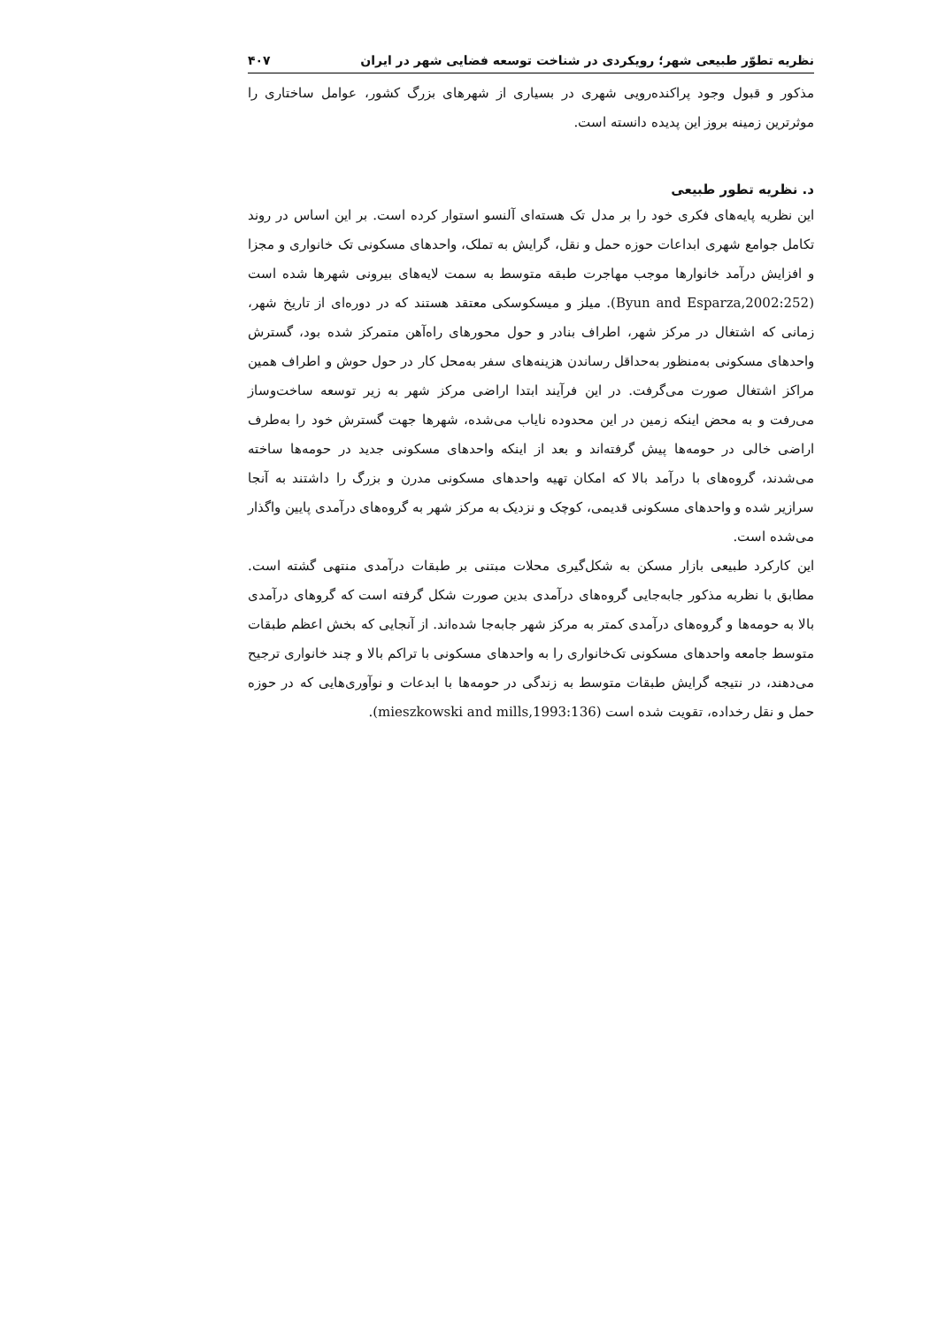نظریه تطوّر طبیعی شهر؛ رویکردی در شناخت توسعه فضایی شهر در ایران ۴۰۷
مذکور و قبول وجود پراکنده‌رویی شهری در بسیاری از شهرهای بزرگ کشور، عوامل ساختاری را موثرترین زمینه بروز این پدیده دانسته است.
د. نظریه تطور طبیعی
این نظریه پایه‌های فکری خود را بر مدل تک هسته‌ای آلنسو استوار کرده است. بر این اساس در روند تکامل جوامع شهری ابداعات حوزه حمل و نقل، گرایش به تملک، واحدهای مسکونی تک خانواری و مجزا و افزایش درآمد خانوارها موجب مهاجرت طبقه متوسط به سمت لایه‌های بیرونی شهرها شده است (Byun and Esparza,2002:252). میلز و میسکوسکی معتقد هستند که در دوره‌ای از تاریخ شهر، زمانی که اشتغال در مرکز شهر، اطراف بنادر و حول محورهای راه‌آهن متمرکز شده بود، گسترش واحدهای مسکونی به‌منظور به‌حداقل رساندن هزینه‌های سفر به‌محل کار در حول حوش و اطراف همین مراکز اشتغال صورت می‌گرفت. در این فرآیند ابتدا اراضی مرکز شهر به زیر توسعه ساخت‌وساز می‌رفت و به محض اینکه زمین در این محدوده نایاب می‌شده، شهرها جهت گسترش خود را به‌طرف اراضی خالی در حومه‌ها پیش گرفته‌اند و بعد از اینکه واحدهای مسکونی جدید در حومه‌ها ساخته می‌شدند، گروه‌های با درآمد بالا که امکان تهیه واحدهای مسکونی مدرن و بزرگ را داشتند به آنجا سرازیر شده و واحدهای مسکونی قدیمی، کوچک و نزدیک به مرکز شهر به گروه‌های درآمدی پایین واگذار می‌شده است.
این کارکرد طبیعی بازار مسکن به شکل‌گیری محلات مبتنی بر طبقات درآمدی منتهی گشته است. مطابق با نظربه مذکور جابه‌جایی گروه‌های درآمدی بدین صورت شکل گرفته است که گروهای درآمدی بالا به حومه‌ها و گروه‌های درآمدی کمتر به مرکز شهر جابه‌جا شده‌اند. از آنجایی که بخش اعظم طبقات متوسط جامعه واحدهای مسکونی تک‌خانواری را به واحدهای مسکونی با تراکم بالا و چند خانواری ترجیح می‌دهند، در نتیجه گرایش طبقات متوسط به زندگی در حومه‌ها با ابدعات و نوآوری‌هایی که در حوزه حمل و نقل رخداده، تقویت شده است (mieszkowski and mills,1993:136).